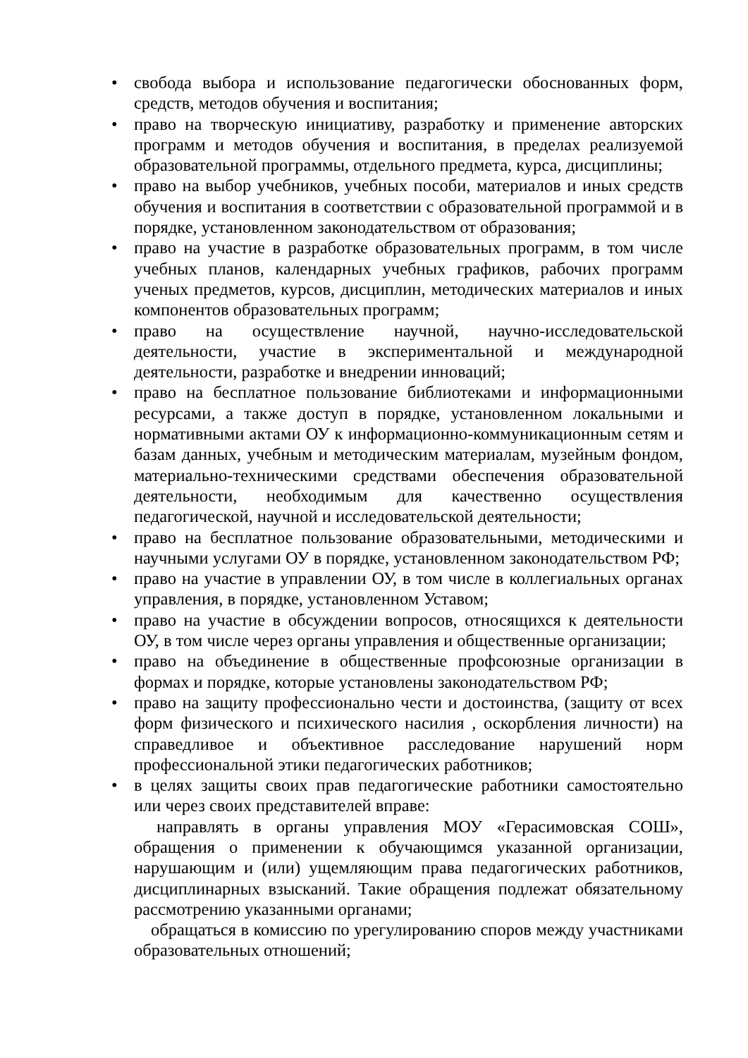• свобода выбора и использование педагогически обоснованных форм, средств, методов обучения и воспитания;
• право на творческую инициативу, разработку и применение авторских программ и методов обучения и воспитания, в пределах реализуемой образовательной программы, отдельного предмета, курса, дисциплины;
• право на выбор учебников, учебных пособи, материалов и иных средств обучения и воспитания в соответствии с образовательной программой и в порядке, установленном законодательством от образования;
• право на участие в разработке образовательных программ, в том числе учебных планов, календарных учебных графиков, рабочих программ ученых предметов, курсов, дисциплин, методических материалов и иных компонентов образовательных программ;
• право на осуществление научной, научно-исследовательской деятельности, участие в экспериментальной и международной деятельности, разработке и внедрении инноваций;
• право на бесплатное пользование библиотеками и информационными ресурсами, а также доступ в порядке, установленном локальными и нормативными актами ОУ к информационно-коммуникационным сетям и базам данных, учебным и методическим материалам, музейным фондом, материально-техническими средствами обеспечения образовательной деятельности, необходимым для качественно осуществления педагогической, научной и исследовательской деятельности;
• право на бесплатное пользование образовательными, методическими и научными услугами ОУ в порядке, установленном законодательством РФ;
• право на участие в управлении ОУ, в том числе в коллегиальных органах управления, в порядке, установленном Уставом;
• право на участие в обсуждении вопросов, относящихся к деятельности ОУ, в том числе через органы управления и общественные организации;
• право на объединение в общественные профсоюзные организации в формах и порядке, которые установлены законодательством РФ;
• право на защиту профессионально чести и достоинства, (защиту от всех форм физического и психического насилия , оскорбления личности) на справедливое и объективное расследование нарушений норм профессиональной этики педагогических работников;
• в целях защиты своих прав педагогические работники самостоятельно или через своих представителей вправе:
направлять в органы управления МОУ «Герасимовская СОШ», обращения о применении к обучающимся указанной организации, нарушающим и (или) ущемляющим права педагогических работников, дисциплинарных взысканий. Такие обращения подлежат обязательному рассмотрению указанными органами;
обращаться в комиссию по урегулированию споров между участниками образовательных отношений;